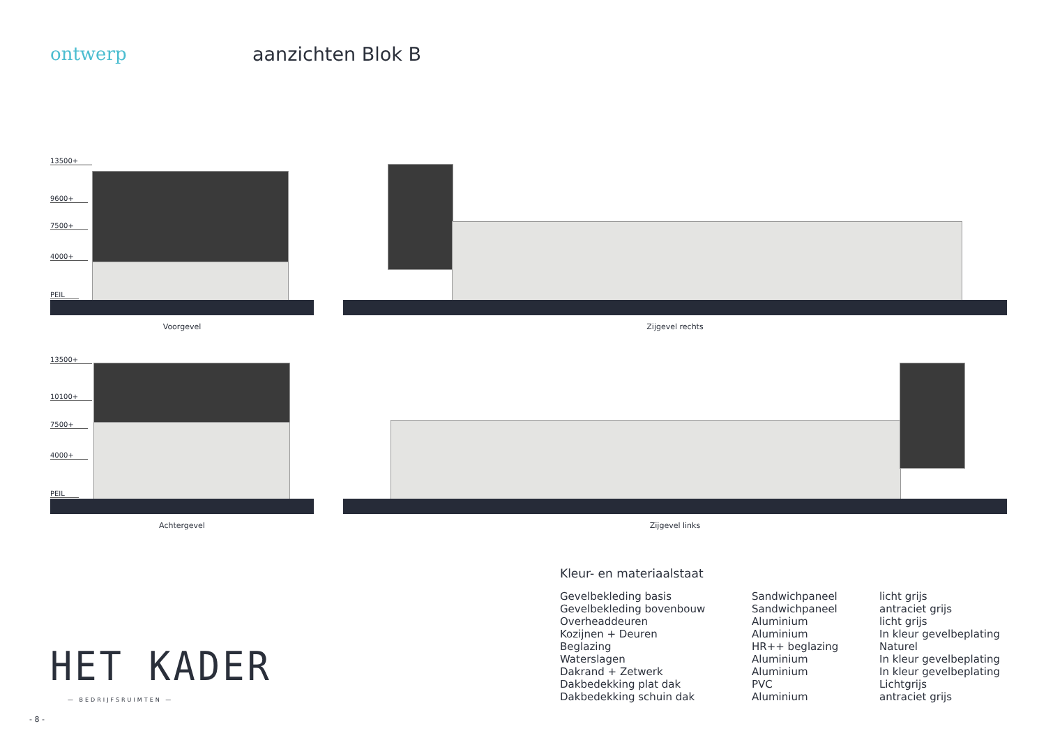ontwerp aanzichten Blok B
13500+
9600+
7500+
4000+
PEIL
Voorgevel
Zijgevel rechts
13500+
10100+
7500+
4000+
PEIL
Achtergevel
Zijgevel links
Kleur- en materiaalstaat
| Gevelbekleding basis | Sandwichpaneel | licht grijs |
| Gevelbekleding bovenbouw | Sandwichpaneel | antraciet grijs |
| Overheaddeuren | Aluminium | licht grijs |
| Kozijnen + Deuren | Aluminium | In kleur gevelbeplating |
| Beglazing | HR++ beglazing | Naturel |
| Waterslagen | Aluminium | In kleur gevelbeplating |
| Dakrand + Zetwerk | Aluminium | In kleur gevelbeplating |
| Dakbedekking plat dak | PVC | Lichtgrijs |
| Dakbedekking schuin dak | Aluminium | antraciet grijs |
HET KADER
— BEDRIJFSRUIMTEN —
- 8 -